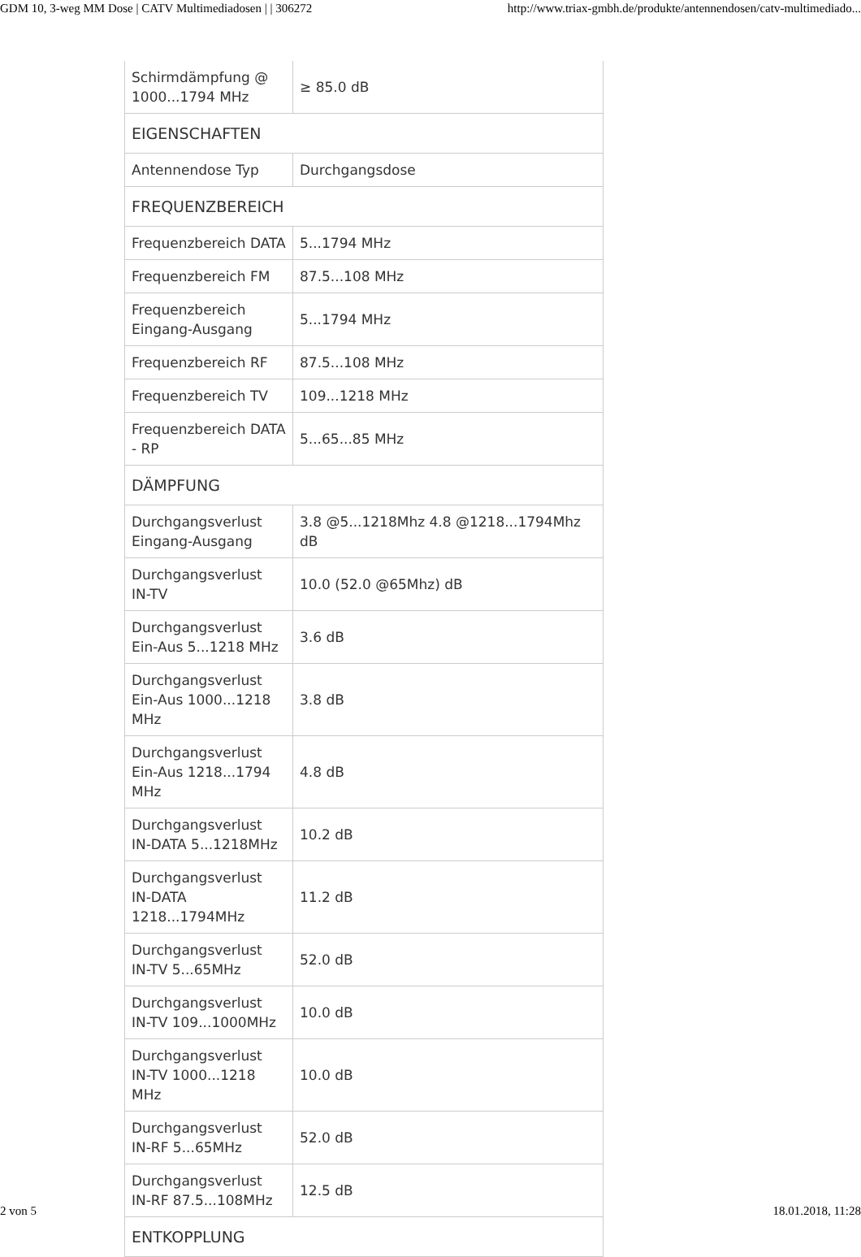GDM 10, 3-weg MM Dose | CATV Multimediadosen | | 306272 http://www.triax-gmbh.de/produkte/antennendosen/catv-multimediado...
| Schirmdämpfung @ 1000...1794 MHz | ≥ 85.0 dB |
| EIGENSCHAFTEN | |
| Antennendose Typ | Durchgangsdose |
| FREQUENZBEREICH | |
| Frequenzbereich DATA | 5...1794 MHz |
| Frequenzbereich FM | 87.5...108 MHz |
| Frequenzbereich Eingang-Ausgang | 5...1794 MHz |
| Frequenzbereich RF | 87.5...108 MHz |
| Frequenzbereich TV | 109...1218 MHz |
| Frequenzbereich DATA - RP | 5...65...85 MHz |
| DÄMPFUNG | |
| Durchgangsverlust Eingang-Ausgang | 3.8 @5...1218Mhz 4.8 @1218...1794Mhz dB |
| Durchgangsverlust IN-TV | 10.0 (52.0 @65Mhz) dB |
| Durchgangsverlust Ein-Aus 5...1218 MHz | 3.6 dB |
| Durchgangsverlust Ein-Aus 1000...1218 MHz | 3.8 dB |
| Durchgangsverlust Ein-Aus 1218...1794 MHz | 4.8 dB |
| Durchgangsverlust IN-DATA 5...1218MHz | 10.2 dB |
| Durchgangsverlust IN-DATA 1218...1794MHz | 11.2 dB |
| Durchgangsverlust IN-TV 5...65MHz | 52.0 dB |
| Durchgangsverlust IN-TV 109...1000MHz | 10.0 dB |
| Durchgangsverlust IN-TV 1000...1218 MHz | 10.0 dB |
| Durchgangsverlust IN-RF 5...65MHz | 52.0 dB |
| Durchgangsverlust IN-RF 87.5...108MHz | 12.5 dB |
| ENTKOPPLUNG | |
2 von 5 18.01.2018, 11:28